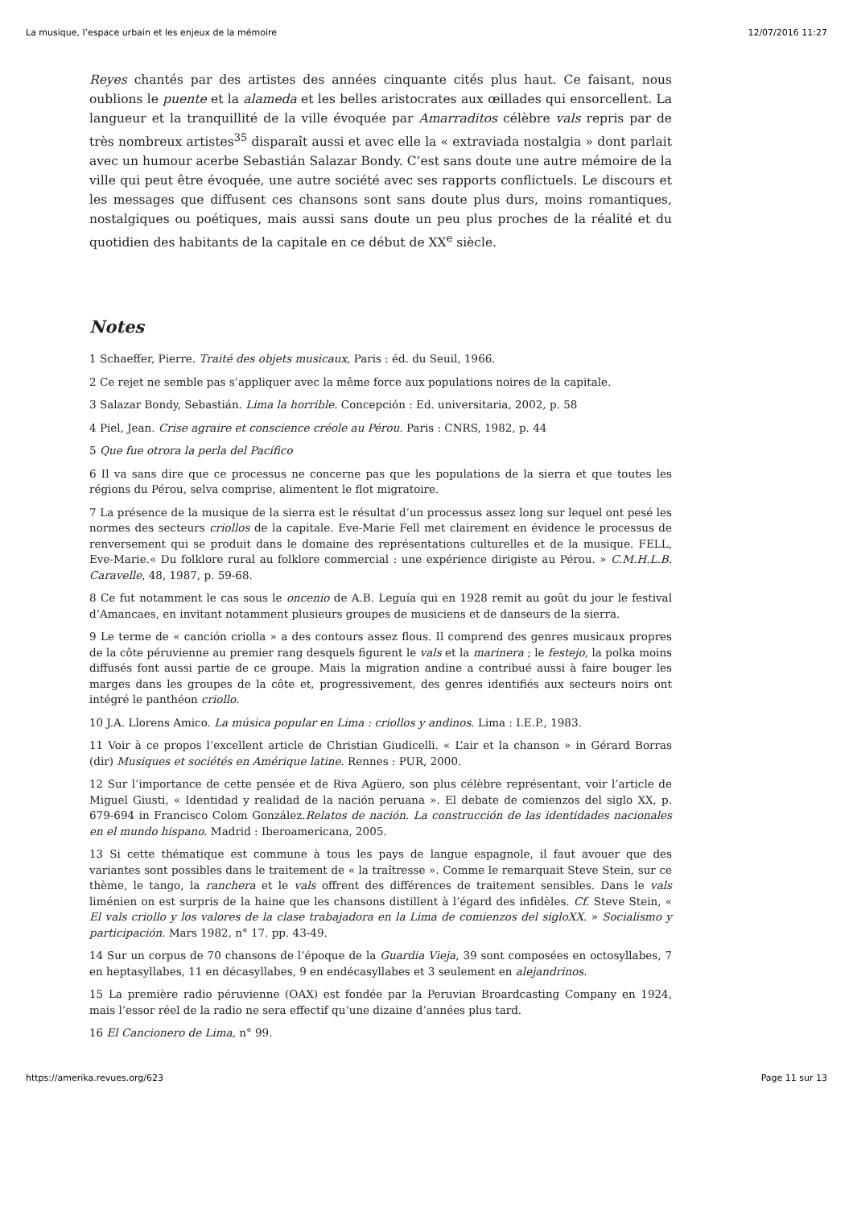La musique, l’espace urbain et les enjeux de la mémoire 12/07/2016 11:27
Reyes chantés par des artistes des années cinquante cités plus haut. Ce faisant, nous oublions le puente et la alameda et les belles aristocrates aux œillades qui ensorcellent. La langueur et la tranquillité de la ville évoquée par Amarraditos célèbre vals repris par de très nombreux artistes<sup>35</sup> disparaît aussi et avec elle la « extraviada nostalgia » dont parlait avec un humour acerbe Sebastián Salazar Bondy. C’est sans doute une autre mémoire de la ville qui peut être évoquée, une autre société avec ses rapports conflictuels. Le discours et les messages que diffusent ces chansons sont sans doute plus durs, moins romantiques, nostalgiques ou poétiques, mais aussi sans doute un peu plus proches de la réalité et du quotidien des habitants de la capitale en ce début de XX<sup>e</sup> siècle.
Notes
1 Schaeffer, Pierre. Traité des objets musicaux, Paris : éd. du Seuil, 1966.
2 Ce rejet ne semble pas s’appliquer avec la même force aux populations noires de la capitale.
3 Salazar Bondy, Sebastián. Lima la horrible. Concepción : Ed. universitaria, 2002, p. 58
4 Piel, Jean. Crise agraire et conscience créole au Pérou. Paris : CNRS, 1982, p. 44
5 Que fue otrora la perla del Pacífico
6 Il va sans dire que ce processus ne concerne pas que les populations de la sierra et que toutes les régions du Pérou, selva comprise, alimentent le flot migratoire.
7 La présence de la musique de la sierra est le résultat d’un processus assez long sur lequel ont pesé les normes des secteurs criollos de la capitale. Eve-Marie Fell met clairement en évidence le processus de renversement qui se produit dans le domaine des représentations culturelles et de la musique. FELL, Eve-Marie.« Du folklore rural au folklore commercial : une expérience dirigiste au Pérou. » C.M.H.L.B. Caravelle, 48, 1987, p. 59-68.
8 Ce fut notamment le cas sous le oncenio de A.B. Leguía qui en 1928 remit au goût du jour le festival d’Amancaes, en invitant notamment plusieurs groupes de musiciens et de danseurs de la sierra.
9 Le terme de « canción criolla » a des contours assez flous. Il comprend des genres musicaux propres de la côte péruvienne au premier rang desquels figurent le vals et la marinera ; le festejo, la polka moins diffusés font aussi partie de ce groupe. Mais la migration andine a contribué aussi à faire bouger les marges dans les groupes de la côte et, progressivement, des genres identifiés aux secteurs noirs ont intégré le panthéon criollo.
10 J.A. Llorens Amico. La música popular en Lima : criollos y andinos. Lima : I.E.P., 1983.
11 Voir à ce propos l’excellent article de Christian Giudicelli. « L’air et la chanson » in Gérard Borras (dir) Musiques et sociétés en Amérique latine. Rennes : PUR, 2000.
12 Sur l’importance de cette pensée et de Riva Agüero, son plus célèbre représentant, voir l’article de Miguel Giusti, « Identidad y realidad de la nación peruana ». El debate de comienzos del siglo XX, p. 679-694 in Francisco Colom González.Relatos de nación. La construcción de las identidades nacionales en el mundo hispano. Madrid : Iberoamericana, 2005.
13 Si cette thématique est commune à tous les pays de langue espagnole, il faut avouer que des variantes sont possibles dans le traitement de « la traîtresse ». Comme le remarquait Steve Stein, sur ce thème, le tango, la ranchera et le vals offrent des différences de traitement sensibles. Dans le vals liménien on est surpris de la haine que les chansons distillent à l’égard des infidèles. Cf. Steve Stein, « El vals criollo y los valores de la clase trabajadora en la Lima de comienzos del sigloXX. » Socialismo y participación. Mars 1982, n° 17. pp. 43-49.
14 Sur un corpus de 70 chansons de l’époque de la Guardia Vieja, 39 sont composées en octosyllabes, 7 en heptasyllabes, 11 en décasyllabes, 9 en endécasyllabes et 3 seulement en alejandrinos.
15 La première radio péruvienne (OAX) est fondée par la Peruvian Broardcasting Company en 1924, mais l’essor réel de la radio ne sera effectif qu’une dizaine d’années plus tard.
16 El Cancionero de Lima, n° 99.
https://amerika.revues.org/623 Page 11 sur 13